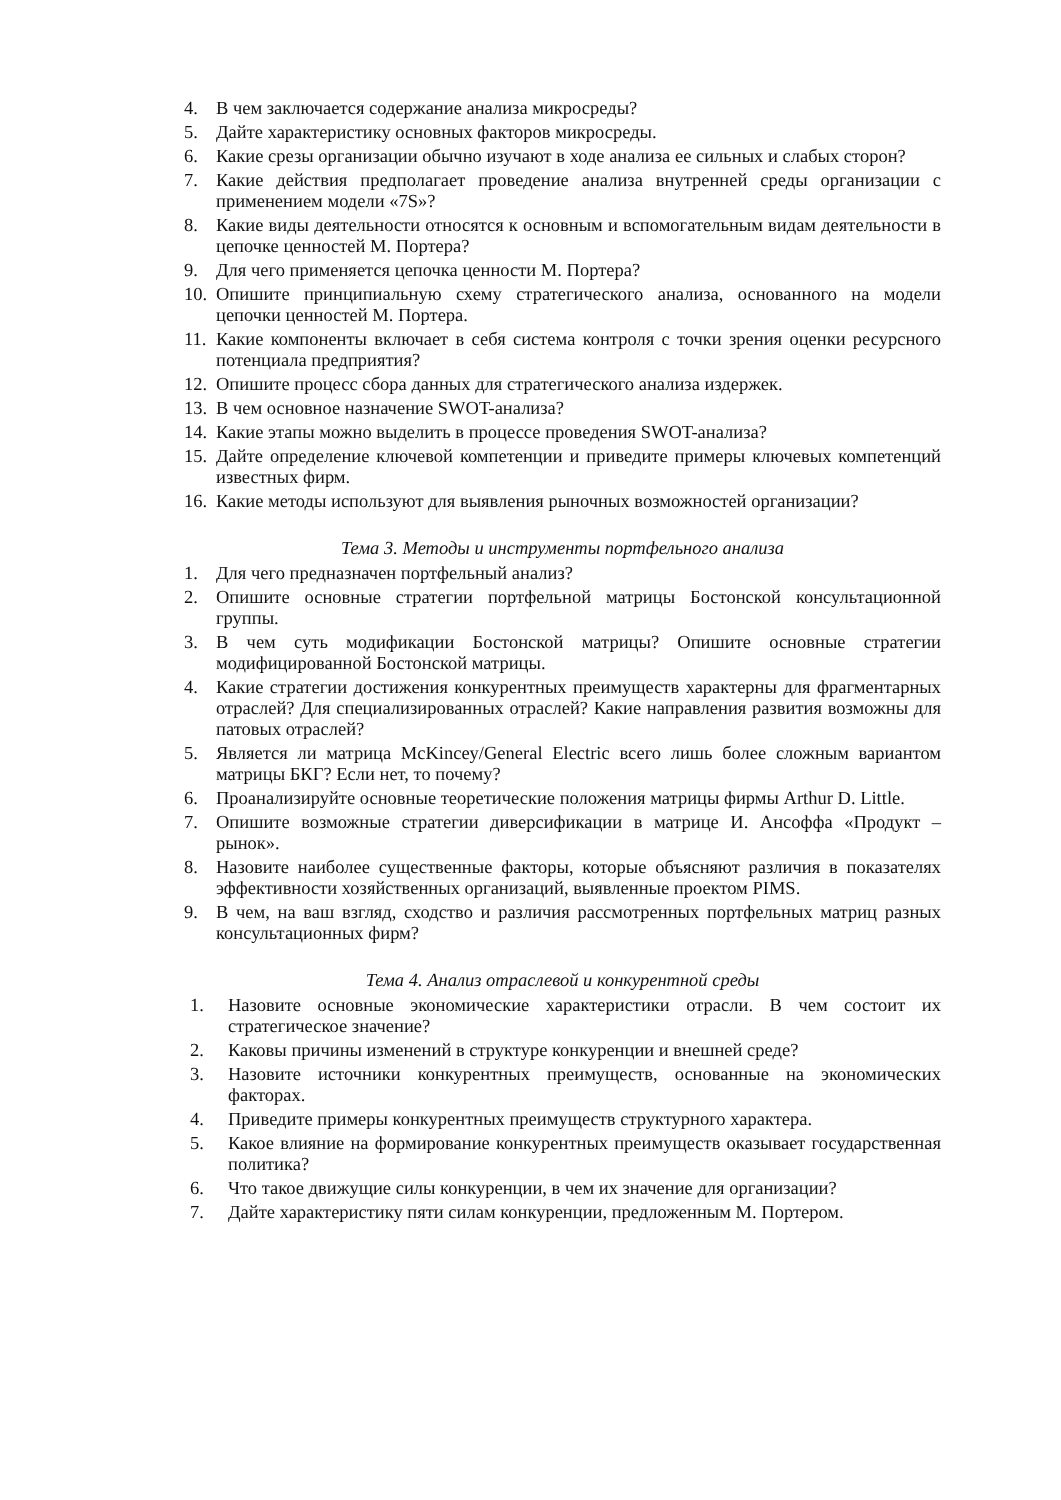4. В чем заключается содержание анализа микросреды?
5. Дайте характеристику основных факторов микросреды.
6. Какие срезы организации обычно изучают в ходе анализа ее сильных и слабых сторон?
7. Какие действия предполагает проведение анализа внутренней среды организации с применением модели «7S»?
8. Какие виды деятельности относятся к основным и вспомогательным видам деятельности в цепочке ценностей М. Портера?
9. Для чего применяется цепочка ценности М. Портера?
10. Опишите принципиальную схему стратегического анализа, основанного на модели цепочки ценностей М. Портера.
11. Какие компоненты включает в себя система контроля с точки зрения оценки ресурсного потенциала предприятия?
12. Опишите процесс сбора данных для стратегического анализа издержек.
13. В чем основное назначение SWOT-анализа?
14. Какие этапы можно выделить в процессе проведения SWOT-анализа?
15. Дайте определение ключевой компетенции и приведите примеры ключевых компетенций известных фирм.
16. Какие методы используют для выявления рыночных возможностей организации?
Тема 3. Методы и инструменты портфельного анализа
1. Для чего предназначен портфельный анализ?
2. Опишите основные стратегии портфельной матрицы Бостонской консультационной группы.
3. В чем суть модификации Бостонской матрицы? Опишите основные стратегии модифицированной Бостонской матрицы.
4. Какие стратегии достижения конкурентных преимуществ характерны для фрагментарных отраслей? Для специализированных отраслей? Какие направления развития возможны для патовых отраслей?
5. Является ли матрица McKincey/General Electric всего лишь более сложным вариантом матрицы БКГ? Если нет, то почему?
6. Проанализируйте основные теоретические положения матрицы фирмы Arthur D. Little.
7. Опишите возможные стратегии диверсификации в матрице И. Ансоффа «Продукт – рынок».
8. Назовите наиболее существенные факторы, которые объясняют различия в показателях эффективности хозяйственных организаций, выявленные проектом PIMS.
9. В чем, на ваш взгляд, сходство и различия рассмотренных портфельных матриц разных консультационных фирм?
Тема 4. Анализ отраслевой и конкурентной среды
1. Назовите основные экономические характеристики отрасли. В чем состоит их стратегическое значение?
2. Каковы причины изменений в структуре конкуренции и внешней среде?
3. Назовите источники конкурентных преимуществ, основанные на экономических факторах.
4. Приведите примеры конкурентных преимуществ структурного характера.
5. Какое влияние на формирование конкурентных преимуществ оказывает государственная политика?
6. Что такое движущие силы конкуренции, в чем их значение для организации?
7. Дайте характеристику пяти силам конкуренции, предложенным М. Портером.